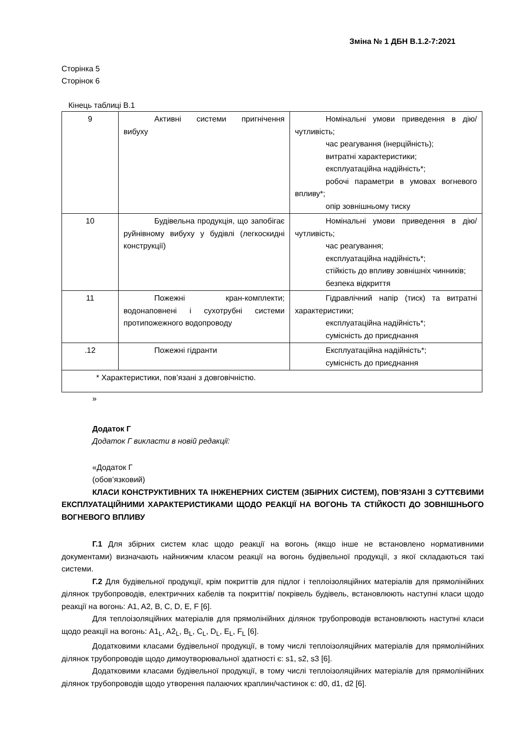Зміна № 1 ДБН В.1.2-7:2021
Сторінка 5
Сторінок 6
Кінець таблиці В.1
| 9 | Активні системи пригнічення вибуху | Номінальні умови приведення в дію/чутливість; час реагування (інерційність); витратні характеристики; експлуатаційна надійність*; робочі параметри в умовах вогневого впливу*; опір зовнішньому тиску |
| 10 | Будівельна продукція, що запобігає руйнівному вибуху у будівлі (легкоскидні конструкції) | Номінальні умови приведення в дію/чутливість; час реагування; експлуатаційна надійність*; стійкість до впливу зовнішніх чинників; безпека відкриття |
| 11 | Пожежні кран-комплекти; водонаповнені і сухотрубні системи протипожежного водопроводу | Гідравлічний напір (тиск) та витратні характеристики; експлуатаційна надійність*; сумісність до приєднання |
| .12 | Пожежні гідранти | Експлуатаційна надійність*; сумісність до приєднання |
| * Характеристики, пов’язані з довговічністю. | | |
»
Додаток Г
Додаток Г викласти в новій редакції:
«Додаток Г
(обов’язковий)
КЛАСИ КОНСТРУКТИВНИХ ТА ІНЖЕНЕРНИХ СИСТЕМ (ЗБІРНИХ СИСТЕМ), ПОВ’ЯЗАНІ З СУТТЄВИМИ ЕКСПЛУАТАЦІЙНИМИ ХАРАКТЕРИСТИКАМИ ЩОДО РЕАКЦІЇ НА ВОГОНЬ ТА СТІЙКОСТІ ДО ЗОВНІШНЬОГО ВОГНЕВОГО ВПЛИВУ
Г.1 Для збірних систем клас щодо реакції на вогонь (якщо інше не встановлено нормативними документами) визначають найнижчим класом реакції на вогонь будівельної продукції, з якої складаються такі системи.
Г.2 Для будівельної продукції, крім покриттів для підлог і теплоізоляційних матеріалів для прямолінійних ділянок трубопроводів, електричних кабелів та покриттів/ покрівель будівель, встановлюють наступні класи щодо реакції на вогонь: A1, A2, B, C, D, E, F [6].
Для теплоізоляційних матеріалів для прямолінійних ділянок трубопроводів встановлюють наступні класи щодо реакції на вогонь: A1<sub>L</sub>, A2<sub>L</sub>, B<sub>L</sub>, C<sub>L</sub>, D<sub>L</sub>, E<sub>L</sub>, F<sub>L</sub> [6].
Додатковими класами будівельної продукції, в тому числі теплоізоляційних матеріалів для прямолінійних ділянок трубопроводів щодо димоутворювальної здатності є: s1, s2, s3 [6].
Додатковими класами будівельної продукції, в тому числі теплоізоляційних матеріалів для прямолінійних ділянок трубопроводів щодо утворення палаючих краплин/частинок є: d0, d1, d2 [6].